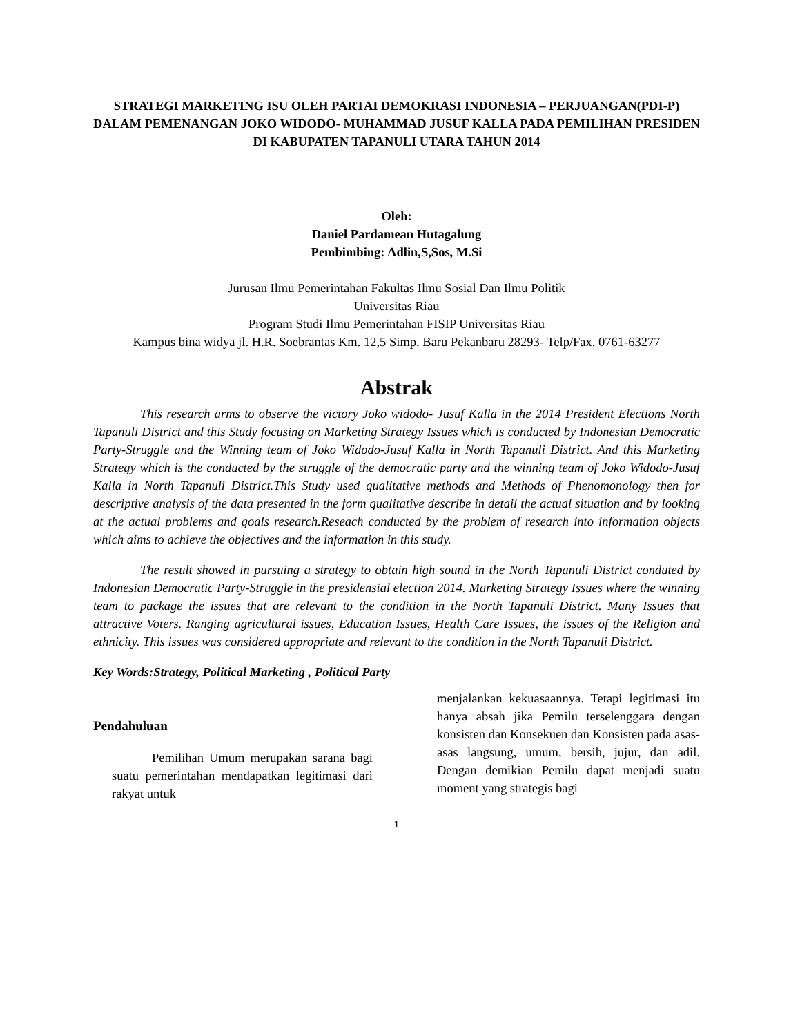STRATEGI MARKETING ISU OLEH PARTAI DEMOKRASI INDONESIA – PERJUANGAN(PDI-P) DALAM PEMENANGAN JOKO WIDODO- MUHAMMAD JUSUF KALLA PADA PEMILIHAN PRESIDEN DI KABUPATEN TAPANULI UTARA TAHUN 2014
Oleh:
Daniel Pardamean Hutagalung
Pembimbing: Adlin,S,Sos, M.Si
Jurusan Ilmu Pemerintahan Fakultas Ilmu Sosial Dan Ilmu Politik
Universitas Riau
Program Studi Ilmu Pemerintahan FISIP Universitas Riau
Kampus bina widya jl. H.R. Soebrantas Km. 12,5 Simp. Baru Pekanbaru 28293- Telp/Fax. 0761-63277
Abstrak
This research arms to observe the victory Joko widodo- Jusuf Kalla in the 2014 President Elections North Tapanuli District and this Study focusing on Marketing Strategy Issues which is conducted by Indonesian Democratic Party-Struggle and the Winning team of Joko Widodo-Jusuf Kalla in North Tapanuli District. And this Marketing Strategy which is the conducted by the struggle of the democratic party and the winning team of Joko Widodo-Jusuf Kalla in North Tapanuli District.This Study used qualitative methods and Methods of Phenomonology then for descriptive analysis of the data presented in the form qualitative describe in detail the actual situation and by looking at the actual problems and goals research.Reseach conducted by the problem of research into information objects which aims to achieve the objectives and the information in this study.
The result showed in pursuing a strategy to obtain high sound in the North Tapanuli District conduted by Indonesian Democratic Party-Struggle in the presidensial election 2014. Marketing Strategy Issues where the winning team to package the issues that are relevant to the condition in the North Tapanuli District. Many Issues that attractive Voters. Ranging agricultural issues, Education Issues, Health Care Issues, the issues of the Religion and ethnicity. This issues was considered appropriate and relevant to the condition in the North Tapanuli District.
Key Words:Strategy, Political Marketing , Political Party
Pendahuluan
Pemilihan Umum merupakan sarana bagi suatu pemerintahan mendapatkan legitimasi dari rakyat untuk
menjalankan kekuasaannya. Tetapi legitimasi itu hanya absah jika Pemilu terselenggara dengan konsisten dan Konsekuen dan Konsisten pada asas-asas langsung, umum, bersih, jujur, dan adil. Dengan demikian Pemilu dapat menjadi suatu moment yang strategis bagi
1